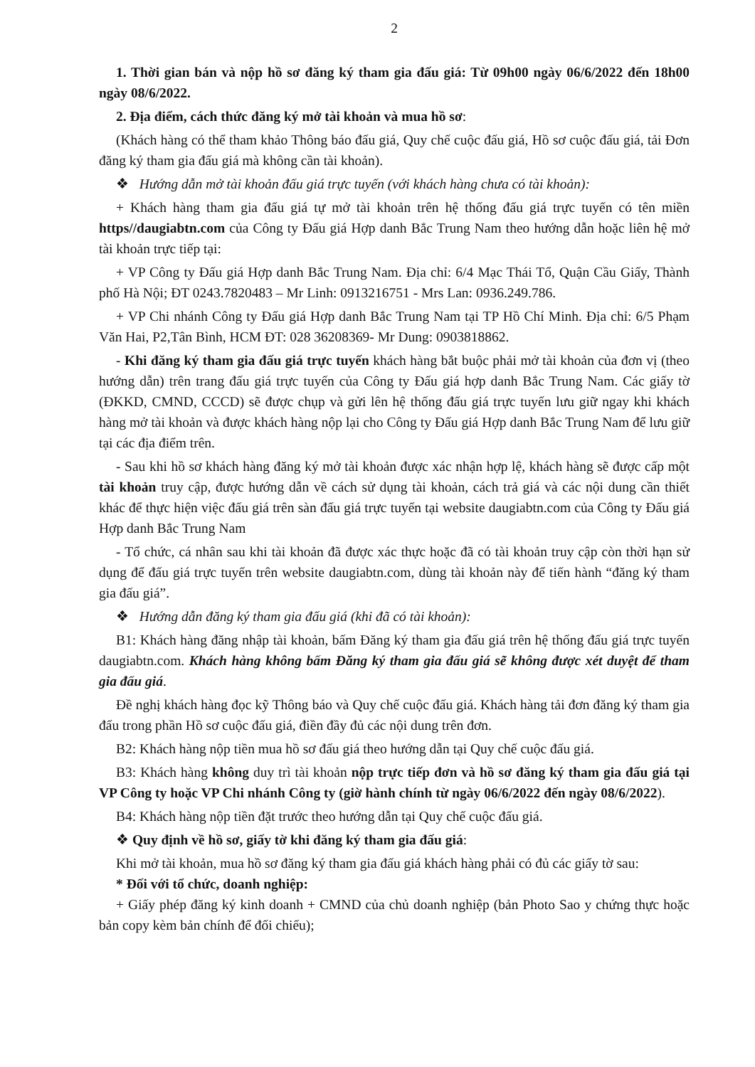2
1. Thời gian bán và nộp hồ sơ đăng ký tham gia đấu giá: Từ 09h00 ngày 06/6/2022 đến 18h00 ngày 08/6/2022.
2. Địa điểm, cách thức đăng ký mở tài khoản và mua hồ sơ:
(Khách hàng có thể tham khảo Thông báo đấu giá, Quy chế cuộc đấu giá, Hồ sơ cuộc đấu giá, tải Đơn đăng ký tham gia đấu giá mà không cần tài khoản).
❖ Hướng dẫn mở tài khoản đấu giá trực tuyến (với khách hàng chưa có tài khoản):
+ Khách hàng tham gia đấu giá tự mở tài khoản trên hệ thống đấu giá trực tuyến có tên miền https//daugiabtn.com của Công ty Đấu giá Hợp danh Bắc Trung Nam theo hướng dẫn hoặc liên hệ mở tài khoản trực tiếp tại:
+ VP Công ty Đấu giá Hợp danh Bắc Trung Nam. Địa chỉ: 6/4 Mạc Thái Tổ, Quận Cầu Giấy, Thành phố Hà Nội; ĐT 0243.7820483 – Mr Linh: 0913216751 - Mrs Lan: 0936.249.786.
+ VP Chi nhánh Công ty Đấu giá Hợp danh Bắc Trung Nam tại TP Hồ Chí Minh. Địa chỉ: 6/5 Phạm Văn Hai, P2,Tân Bình, HCM ĐT: 028 36208369- Mr Dung: 0903818862.
- Khi đăng ký tham gia đấu giá trực tuyến khách hàng bắt buộc phải mở tài khoản của đơn vị (theo hướng dẫn) trên trang đấu giá trực tuyến của Công ty Đấu giá hợp danh Bắc Trung Nam. Các giấy tờ (ĐKKD, CMND, CCCD) sẽ được chụp và gửi lên hệ thống đấu giá trực tuyến lưu giữ ngay khi khách hàng mở tài khoản và được khách hàng nộp lại cho Công ty Đấu giá Hợp danh Bắc Trung Nam để lưu giữ tại các địa điểm trên.
- Sau khi hồ sơ khách hàng đăng ký mở tài khoản được xác nhận hợp lệ, khách hàng sẽ được cấp một tài khoản truy cập, được hướng dẫn về cách sử dụng tài khoản, cách trả giá và các nội dung cần thiết khác để thực hiện việc đấu giá trên sàn đấu giá trực tuyến tại website daugiabtn.com của Công ty Đấu giá Hợp danh Bắc Trung Nam
- Tổ chức, cá nhân sau khi tài khoản đã được xác thực hoặc đã có tài khoản truy cập còn thời hạn sử dụng để đấu giá trực tuyến trên website daugiabtn.com, dùng tài khoản này để tiến hành “đăng ký tham gia đấu giá”.
❖ Hướng dẫn đăng ký tham gia đấu giá (khi đã có tài khoản):
B1: Khách hàng đăng nhập tài khoản, bấm Đăng ký tham gia đấu giá trên hệ thống đấu giá trực tuyến daugiabtn.com. Khách hàng không bấm Đăng ký tham gia đấu giá sẽ không được xét duyệt để tham gia đấu giá.
Đề nghị khách hàng đọc kỹ Thông báo và Quy chế cuộc đấu giá. Khách hàng tải đơn đăng ký tham gia đấu trong phần Hồ sơ cuộc đấu giá, điền đầy đủ các nội dung trên đơn.
B2: Khách hàng nộp tiền mua hồ sơ đấu giá theo hướng dẫn tại Quy chế cuộc đấu giá.
B3: Khách hàng không duy trì tài khoản nộp trực tiếp đơn và hồ sơ đăng ký tham gia đấu giá tại VP Công ty hoặc VP Chi nhánh Công ty (giờ hành chính từ ngày 06/6/2022 đến ngày 08/6/2022).
B4: Khách hàng nộp tiền đặt trước theo hướng dẫn tại Quy chế cuộc đấu giá.
❖ Quy định về hồ sơ, giấy tờ khi đăng ký tham gia đấu giá:
Khi mở tài khoản, mua hồ sơ đăng ký tham gia đấu giá khách hàng phải có đủ các giấy tờ sau:
* Đối với tổ chức, doanh nghiệp:
+ Giấy phép đăng ký kinh doanh + CMND của chủ doanh nghiệp (bản Photo Sao y chứng thực hoặc bản copy kèm bản chính để đối chiếu);